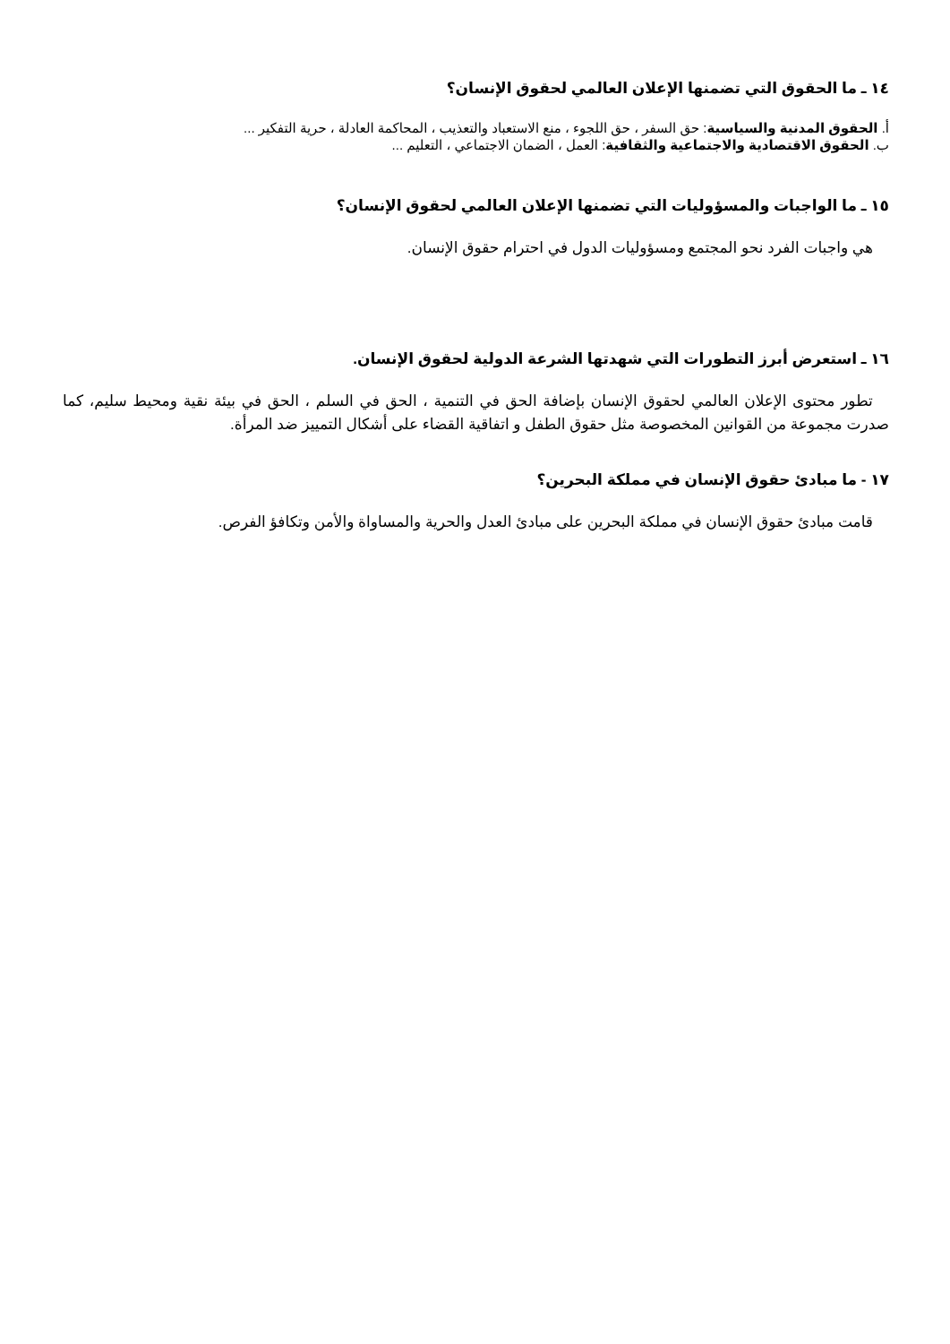١٤ ـ ما الحقوق التي تضمنها الإعلان العالمي لحقوق الإنسان؟
أ. الحقوق المدنية والسياسية: حق السفر ، حق اللجوء ، منع الاستعباد والتعذيب ، المحاكمة العادلة ، حرية التفكير ...
ب. الحقوق الاقتصادية والاجتماعية والثقافية: العمل ، الضمان الاجتماعي ، التعليم ...
١٥ ـ ما الواجبات والمسؤوليات التي تضمنها الإعلان العالمي لحقوق الإنسان؟
هي واجبات الفرد نحو المجتمع ومسؤوليات الدول في احترام حقوق الإنسان.
١٦ ـ استعرض أبرز التطورات التي شهدتها الشرعة الدولية لحقوق الإنسان.
تطور محتوى الإعلان العالمي لحقوق الإنسان بإضافة الحق في التنمية ، الحق في السلم ، الحق في بيئة نقية ومحيط سليم، كما صدرت مجموعة من القوانين المخصوصة مثل حقوق الطفل و اتفاقية القضاء على أشكال التمييز ضد المرأة.
١٧ - ما مبادئ حقوق الإنسان في مملكة البحرين؟
قامت مبادئ حقوق الإنسان في مملكة البحرين على مبادئ العدل والحرية والمساواة والأمن وتكافؤ الفرص.